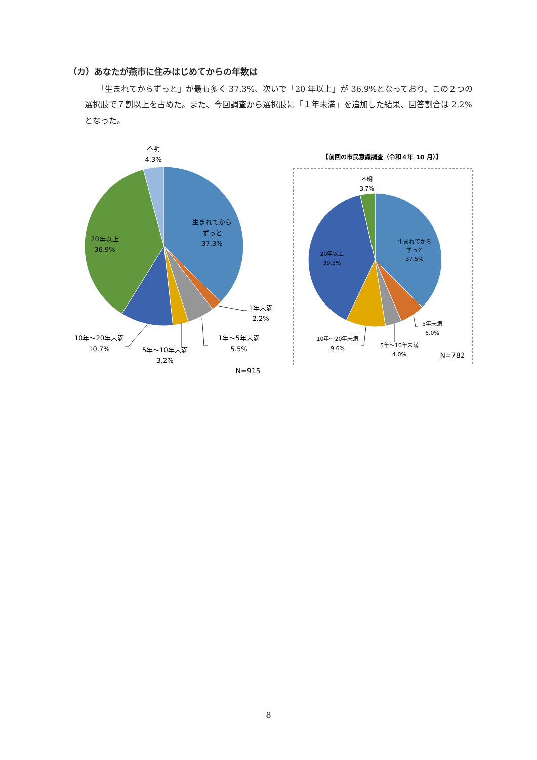（カ）あなたが燕市に住みはじめてからの年数は
「生まれてからずっと」が最も多く 37.3%、次いで「20 年以上」が 36.9%となっており、この２つの選択肢で７割以上を占めた。また、今回調査から選択肢に「１年未満」を追加した結果、回答割合は 2.2%となった。
不明
4.3%
生まれてから
ずっと
37.3%
20年以上
36.9%
1年未満
2.2%
1年～5年未満
5.5%
10年～20年未満
10.7%
5年～10年未満
3.2%
N=915
【前回の市民意識調査（令和４年 10 月）】
不明
3.7%
生まれてから
ずっと
37.5%
20年以上
39.3%
5年未満
6.0%
10年～20年未満
9.6%
5年～10年未満
4.0%
N=782
8